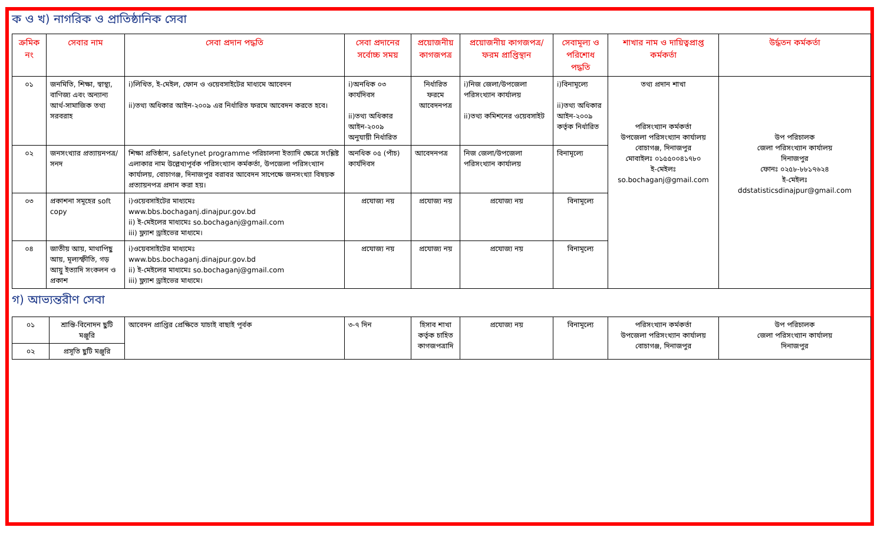ক ও খ) নাগরিক ও প্রাতিষ্ঠানিক সেবা
| ক্রমিক নং | সেবার নাম | সেবা প্রদান পদ্ধতি | সেবা প্রদানের সর্বোচ্চ সময় | প্রয়োজনীয় কাগজপত্র | প্রয়োজনীয় কাগজপত্র/ফরম প্রাপ্তিস্থান | সেবামূল্য ও পরিশোধ পদ্ধতি | শাখার নাম ও দায়িত্বপ্রাপ্ত কর্মকর্তা | উর্দ্ধতন কর্মকর্তা |
| --- | --- | --- | --- | --- | --- | --- | --- | --- |
| ০১ | জনমিতি, শিক্ষা, স্বাস্থ্য, বাণিজ্য এবং অন্যান্য আর্থ-সামাজিক তথ্য সরবরাহ | i)লিখিত, ই-মেইল, ফোন ও ওয়েবসাইটের মাধ্যমে আবেদন ii)তথ্য অধিকার আইন-২০০৯ এর নির্ধারিত ফরমে আবেদন করতে হবে। | i)অনধিক ০৩ কার্যদিবস ii)তথ্য অধিকার আইন-২০০৯ অনুযায়ী নির্ধারিত | নির্ধারিত ফরমে আবেদনপত্র | i)নিজ জেলা/উপজেলা পরিসংখ্যান কার্যালয় ii)তথ্য কমিশনের ওয়েবসাইট | i)বিনামূল্যে ii)তথ্য অধিকার আইন-২০০৯ কর্তৃক নির্ধারিত | তথ্য প্রদান শাখা পরিসংখ্যান কর্মকর্তা উপজেলা পরিসংখ্যান কার্যালয় বোচাগঞ্জ, দিনাজপুর মোবাইলঃ ০১৫৫০০৪১৭৮০ ই-মেইলঃ so.bochaganj@gmail.com | উপ পরিচালক জেলা পরিসংখ্যান কার্যালয় দিনাজপুর ফোনঃ ০২৫৮-৮৮১৭৬২৪ ই-মেইলঃ ddstatisticsdinajpur@gmail.com |
| ০২ | জনসংখ্যার প্রত্যায়নপত্র/সনদ | শিক্ষা প্রতিষ্ঠান, safetynet programme পরিচালনা ইত্যাদি ক্ষেত্রে সংশ্লিষ্ট এলাকার নাম উল্লেখ্যপূর্বক পরিসংখ্যান কর্মকর্তা, উপজেলা পরিসংখ্যান কার্যালয়, বোচাগঞ্জ, দিনাজপুর বরাবর আবেদন সাপেক্ষে জনসংখ্যা বিষয়ক প্রত্যায়নপত্র প্রদান করা হয়। | অনধিক ০৫ (পাঁচ) কার্যদিবস | আবেদনপত্র | নিজ জেলা/উপজেলা পরিসংখ্যান কার্যালয় | বিনামূল্যে | | |
| ০৩ | প্রকাশনা সমূহের soft copy | i)ওয়েবসাইটের মাধ্যমেঃ www.bbs.bochaganj.dinajpur.gov.bd ii) ই-মেইলের মাধ্যমেঃ so.bochaganj@gmail.com iii) ফ্ল্যাশ ড্রাইভের মাধ্যমে। | প্রযোজ্য নয় | প্রযোজ্য নয় | প্রযোজ্য নয় | বিনামূল্যে | | |
| ০৪ | জাতীয় আয়, মাথাপিছু আয়, মূল্যস্ফীতি, গড় আয়ু ইত্যাদি সংকলন ও প্রকাশ | i)ওয়েবসাইটের মাধ্যমেঃ www.bbs.bochaganj.dinajpur.gov.bd ii) ই-মেইলের মাধ্যমেঃ so.bochaganj@gmail.com iii) ফ্ল্যাশ ড্রাইভের মাধ্যমে। | প্রযোজ্য নয় | প্রযোজ্য নয় | প্রযোজ্য নয় | বিনামূল্যে | | |
গ) আভ্যন্তরীণ সেবা
| ০১ | শ্রান্তি-বিনোদন ছুটি মঞ্জুরি | আবেদন প্রাপ্তির প্রেক্ষিতে যাচাই বাছাই পূর্বক | ৩-৭ দিন | হিসাব শাখা কর্তৃক চাহিত কাগজপত্রাদি | প্রযোজ্য নয় | বিনামূল্যে | পরিসংখ্যান কর্মকর্তা উপজেলা পরিসংখ্যান কার্যালয় বোচাগঞ্জ, দিনাজপুর | উপ পরিচালক জেলা পরিসংখ্যান কার্যালয় দিনাজপুর |
| ০২ | প্রসূতি ছুটি মঞ্জুরি | | | | | | | |